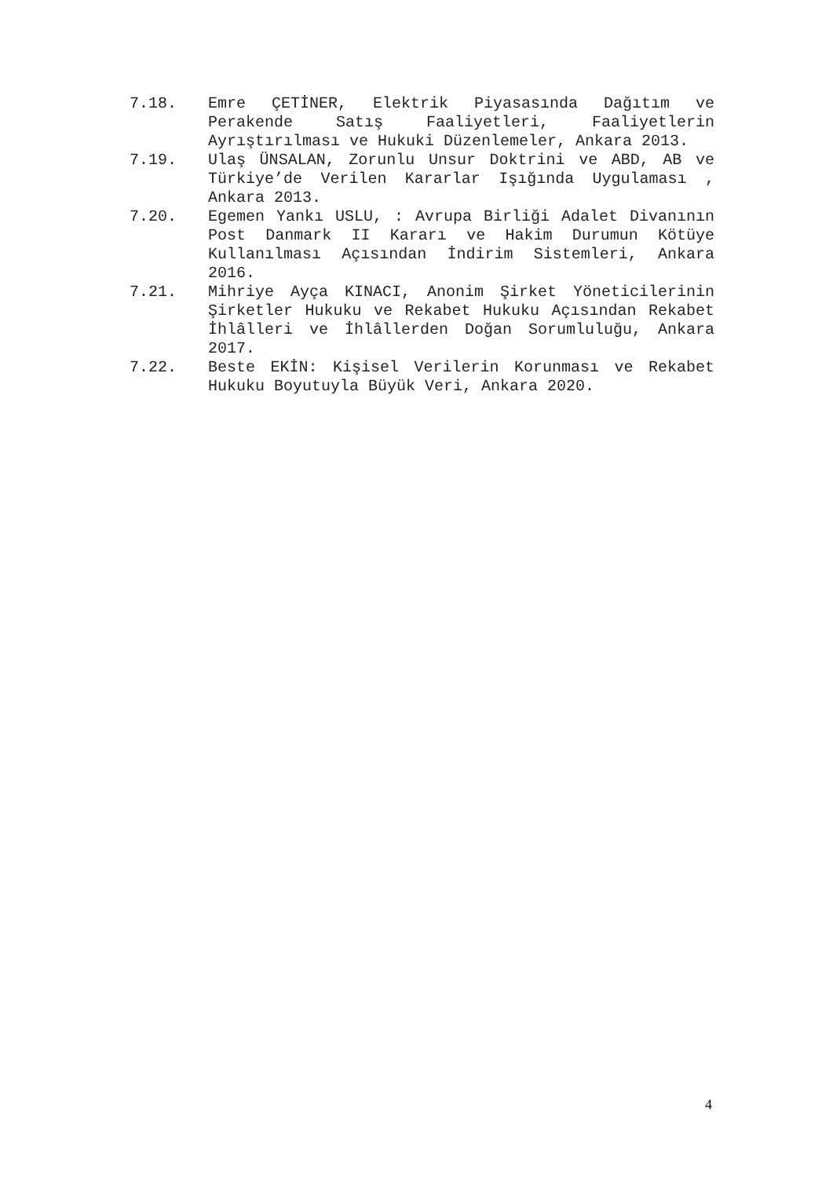7.18. Emre ÇETİNER, Elektrik Piyasasında Dağıtım ve Perakende Satış Faaliyetleri, Faaliyetlerin Ayrıştırılması ve Hukuki Düzenlemeler, Ankara 2013.
7.19. Ulaş ÜNSALAN, Zorunlu Unsur Doktrini ve ABD, AB ve Türkiye’de Verilen Kararlar Işığında Uygulaması , Ankara 2013.
7.20. Egemen Yankı USLU, : Avrupa Birliği Adalet Divanının Post Danmark II Kararı ve Hakim Durumun Kötüye Kullanılması Açısından İndirim Sistemleri, Ankara 2016.
7.21. Mihriye Ayça KINACI, Anonim Şirket Yöneticilerinin Şirketler Hukuku ve Rekabet Hukuku Açısından Rekabet İhlâlleri ve İhlâllerden Doğan Sorumluluğu, Ankara 2017.
7.22. Beste EKİN: Kişisel Verilerin Korunması ve Rekabet Hukuku Boyutuyla Büyük Veri, Ankara 2020.
4